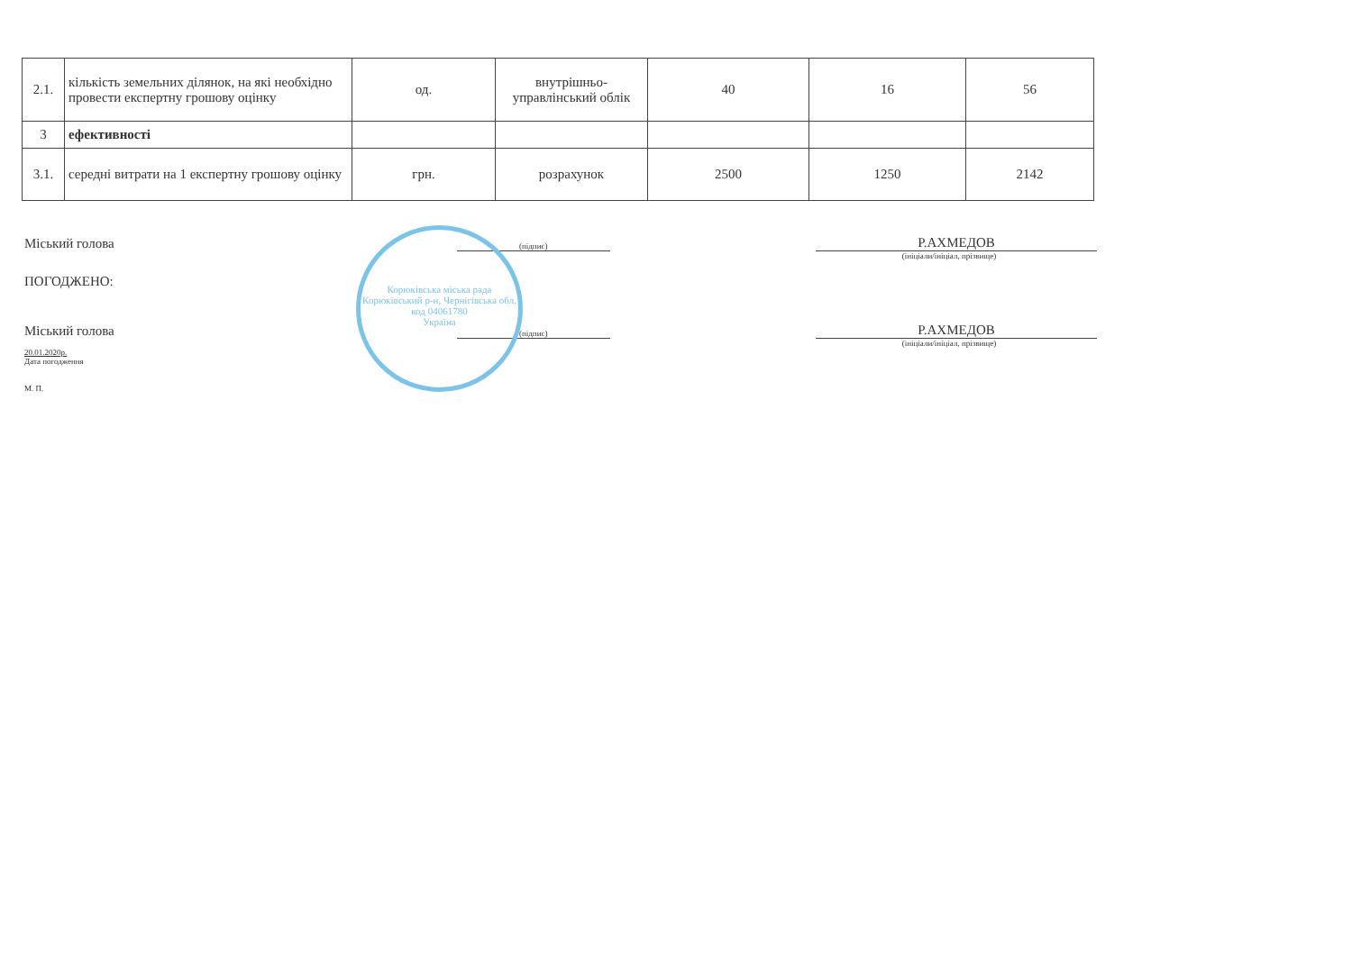| 2.1. | кількість земельних ділянок, на які необхідно провести експертну грошову оцінку | од. | внутрішньо-управлінський облік | 40 | 16 | 56 |
| 3 | ефективності | | | | | |
| 3.1. | середні витрати на 1 експертну грошову оцінку | грн. | розрахунок | 2500 | 1250 | 2142 |
Міський голова (підпис) Р.АХМЕДОВ
(ініціали/ініціал, прізвище)
ПОГОДЖЕНО:
Міський голова (підпис) Р.АХМЕДОВ
(ініціали/ініціал, прізвище)
20.01.2020р.
Дата погодження
М. П.
Корюківська міська рада
Корюківський р-н, Чернігівська обл.
код 04061780
Україна